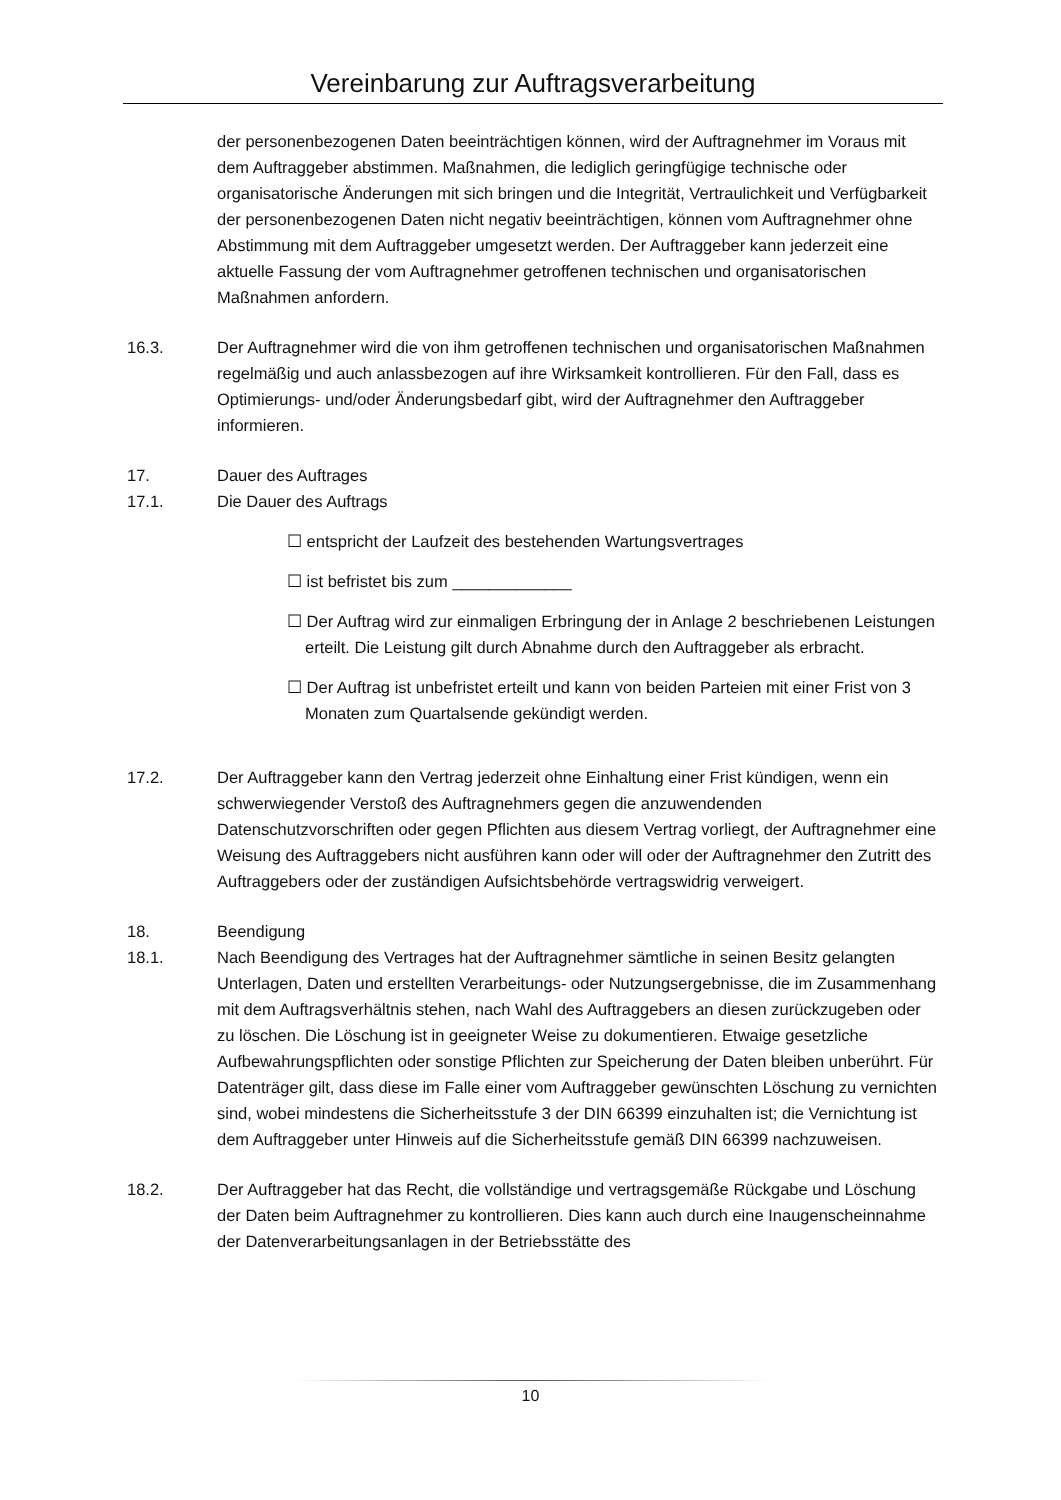Vereinbarung zur Auftragsverarbeitung
der personenbezogenen Daten beeinträchtigen können, wird der Auftragnehmer im Voraus mit dem Auftraggeber abstimmen. Maßnahmen, die lediglich geringfügige technische oder organisatorische Änderungen mit sich bringen und die Integrität, Vertraulichkeit und Verfügbarkeit der personenbezogenen Daten nicht negativ beeinträchtigen, können vom Auftragnehmer ohne Abstimmung mit dem Auftraggeber umgesetzt werden. Der Auftraggeber kann jederzeit eine aktuelle Fassung der vom Auftragnehmer getroffenen technischen und organisatorischen Maßnahmen anfordern.
16.3. Der Auftragnehmer wird die von ihm getroffenen technischen und organisatorischen Maßnahmen regelmäßig und auch anlassbezogen auf ihre Wirksamkeit kontrollieren. Für den Fall, dass es Optimierungs- und/oder Änderungsbedarf gibt, wird der Auftragnehmer den Auftraggeber informieren.
17. Dauer des Auftrages
17.1. Die Dauer des Auftrags
☐ entspricht der Laufzeit des bestehenden Wartungsvertrages
☐ ist befristet bis zum _____________
☐ Der Auftrag wird zur einmaligen Erbringung der in Anlage 2 beschriebenen Leistungen erteilt. Die Leistung gilt durch Abnahme durch den Auftraggeber als erbracht.
☐ Der Auftrag ist unbefristet erteilt und kann von beiden Parteien mit einer Frist von 3 Monaten zum Quartalsende gekündigt werden.
17.2. Der Auftraggeber kann den Vertrag jederzeit ohne Einhaltung einer Frist kündigen, wenn ein schwerwiegender Verstoß des Auftragnehmers gegen die anzuwendenden Datenschutzvorschriften oder gegen Pflichten aus diesem Vertrag vorliegt, der Auftragnehmer eine Weisung des Auftraggebers nicht ausführen kann oder will oder der Auftragnehmer den Zutritt des Auftraggebers oder der zuständigen Aufsichtsbehörde vertragswidrig verweigert.
18. Beendigung
18.1. Nach Beendigung des Vertrages hat der Auftragnehmer sämtliche in seinen Besitz gelangten Unterlagen, Daten und erstellten Verarbeitungs- oder Nutzungsergebnisse, die im Zusammenhang mit dem Auftragsverhältnis stehen, nach Wahl des Auftraggebers an diesen zurückzugeben oder zu löschen. Die Löschung ist in geeigneter Weise zu dokumentieren. Etwaige gesetzliche Aufbewahrungspflichten oder sonstige Pflichten zur Speicherung der Daten bleiben unberührt. Für Datenträger gilt, dass diese im Falle einer vom Auftraggeber gewünschten Löschung zu vernichten sind, wobei mindestens die Sicherheitsstufe 3 der DIN 66399 einzuhalten ist; die Vernichtung ist dem Auftraggeber unter Hinweis auf die Sicherheitsstufe gemäß DIN 66399 nachzuweisen.
18.2. Der Auftraggeber hat das Recht, die vollständige und vertragsgemäße Rückgabe und Löschung der Daten beim Auftragnehmer zu kontrollieren. Dies kann auch durch eine Inaugenscheinnahme der Datenverarbeitungsanlagen in der Betriebsstätte des
10